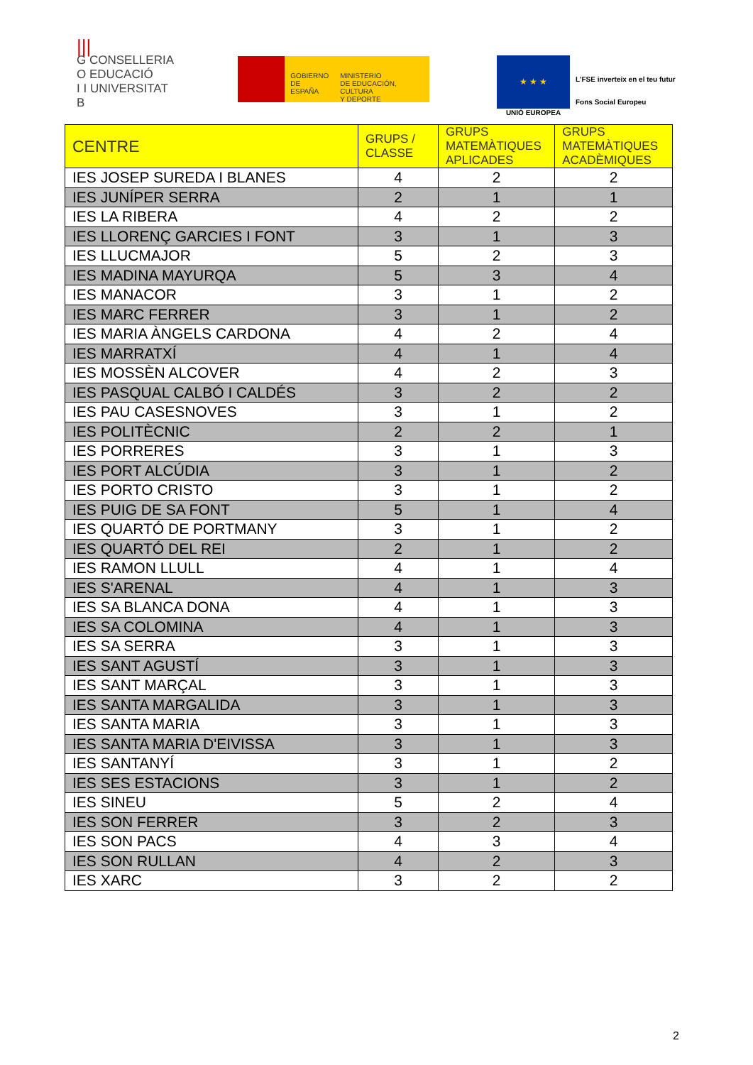|||
G CONSELLERIA
O EDUCACIÓ
I I UNIVERSITAT
B
GOBIERNO
DE ESPAÑA
MINISTERIO
DE EDUCACIÓN, CULTURA
Y DEPORTE
★ ★ ★
UNIÓ EUROPEA
L'FSE inverteix en el teu futur
Fons Social Europeu
| CENTRE | GRUPS / CLASSE | GRUPS MATEMÀTIQUES APLICADES | GRUPS MATEMÀTIQUES ACADÈMIQUES |
| --- | --- | --- | --- |
| IES JOSEP SUREDA I BLANES | 4 | 2 | 2 |
| IES JUNÍPER SERRA | 2 | 1 | 1 |
| IES LA RIBERA | 4 | 2 | 2 |
| IES LLORENÇ GARCIES I FONT | 3 | 1 | 3 |
| IES LLUCMAJOR | 5 | 2 | 3 |
| IES MADINA MAYURQA | 5 | 3 | 4 |
| IES MANACOR | 3 | 1 | 2 |
| IES MARC FERRER | 3 | 1 | 2 |
| IES MARIA ÀNGELS CARDONA | 4 | 2 | 4 |
| IES MARRATXÍ | 4 | 1 | 4 |
| IES MOSSÈN ALCOVER | 4 | 2 | 3 |
| IES PASQUAL CALBÓ I CALDÉS | 3 | 2 | 2 |
| IES PAU CASESNOVES | 3 | 1 | 2 |
| IES POLITÈCNIC | 2 | 2 | 1 |
| IES PORRERES | 3 | 1 | 3 |
| IES PORT ALCÚDIA | 3 | 1 | 2 |
| IES PORTO CRISTO | 3 | 1 | 2 |
| IES PUIG DE SA FONT | 5 | 1 | 4 |
| IES QUARTÓ DE PORTMANY | 3 | 1 | 2 |
| IES QUARTÓ DEL REI | 2 | 1 | 2 |
| IES RAMON LLULL | 4 | 1 | 4 |
| IES S'ARENAL | 4 | 1 | 3 |
| IES SA BLANCA DONA | 4 | 1 | 3 |
| IES SA COLOMINA | 4 | 1 | 3 |
| IES SA SERRA | 3 | 1 | 3 |
| IES SANT AGUSTÍ | 3 | 1 | 3 |
| IES SANT MARÇAL | 3 | 1 | 3 |
| IES SANTA MARGALIDA | 3 | 1 | 3 |
| IES SANTA MARIA | 3 | 1 | 3 |
| IES SANTA MARIA D'EIVISSA | 3 | 1 | 3 |
| IES SANTANYÍ | 3 | 1 | 2 |
| IES SES ESTACIONS | 3 | 1 | 2 |
| IES SINEU | 5 | 2 | 4 |
| IES SON FERRER | 3 | 2 | 3 |
| IES SON PACS | 4 | 3 | 4 |
| IES SON RULLAN | 4 | 2 | 3 |
| IES XARC | 3 | 2 | 2 |
2